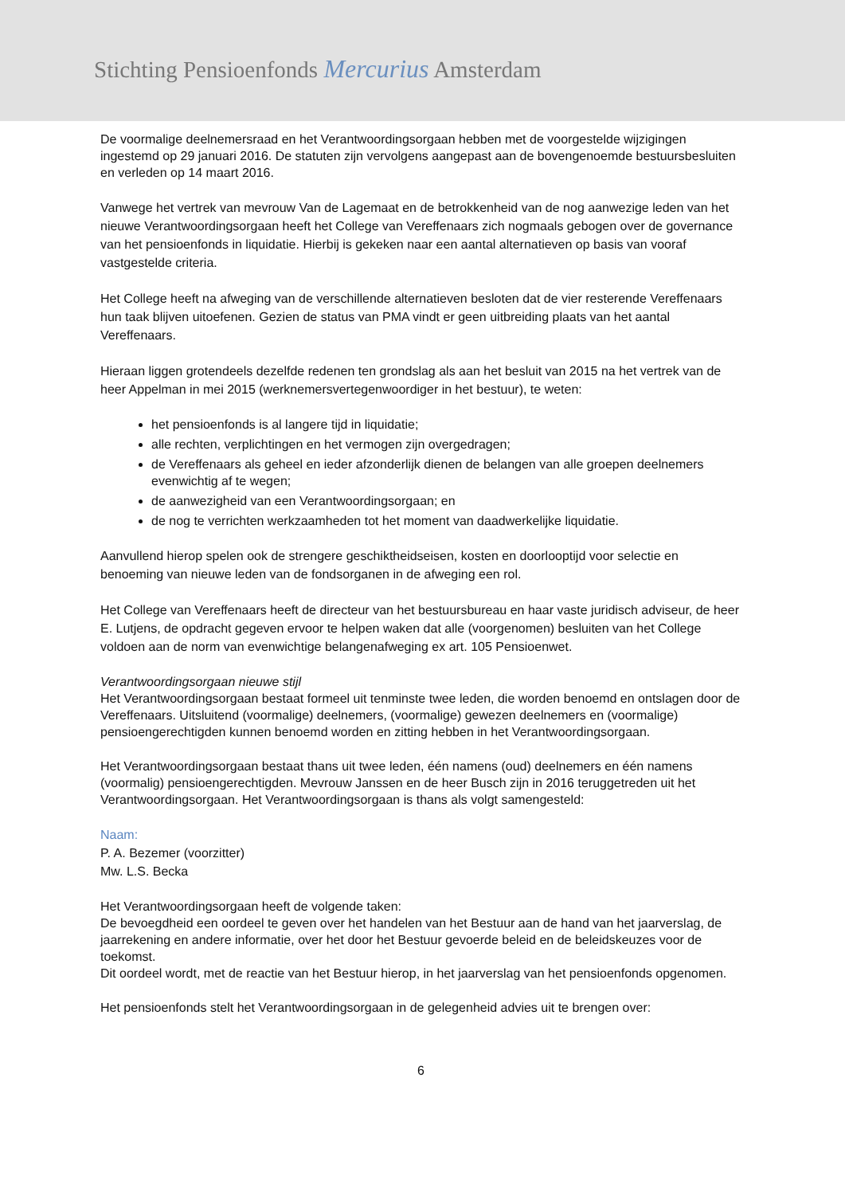Stichting Pensioenfonds Mercurius Amsterdam
De voormalige deelnemersraad en het Verantwoordingsorgaan hebben met de voorgestelde wijzigingen ingestemd op 29 januari 2016. De statuten zijn vervolgens aangepast aan de bovengenoemde bestuursbesluiten en verleden op 14 maart 2016.
Vanwege het vertrek van mevrouw Van de Lagemaat en de betrokkenheid van de nog aanwezige leden van het nieuwe Verantwoordingsorgaan heeft het College van Vereffenaars zich nogmaals gebogen over de governance van het pensioenfonds in liquidatie. Hierbij is gekeken naar een aantal alternatieven op basis van vooraf vastgestelde criteria.
Het College heeft na afweging van de verschillende alternatieven besloten dat de vier resterende Vereffenaars hun taak blijven uitoefenen. Gezien de status van PMA vindt er geen uitbreiding plaats van het aantal Vereffenaars.
Hieraan liggen grotendeels dezelfde redenen ten grondslag als aan het besluit van 2015 na het vertrek van de heer Appelman in mei 2015 (werknemersvertegenwoordiger in het bestuur), te weten:
het pensioenfonds is al langere tijd in liquidatie;
alle rechten, verplichtingen en het vermogen zijn overgedragen;
de Vereffenaars als geheel en ieder afzonderlijk dienen de belangen van alle groepen deelnemers evenwichtig af te wegen;
de aanwezigheid van een Verantwoordingsorgaan; en
de nog te verrichten werkzaamheden tot het moment van daadwerkelijke liquidatie.
Aanvullend hierop spelen ook de strengere geschiktheidseisen, kosten en doorlooptijd voor selectie en benoeming van nieuwe leden van de fondsorganen in de afweging een rol.
Het College van Vereffenaars heeft de directeur van het bestuursbureau en haar vaste juridisch adviseur, de heer E. Lutjens, de opdracht gegeven ervoor te helpen waken dat alle (voorgenomen) besluiten van het College voldoen aan de norm van evenwichtige belangenafweging ex art. 105 Pensioenwet.
Verantwoordingsorgaan nieuwe stijl
Het Verantwoordingsorgaan bestaat formeel uit tenminste twee leden, die worden benoemd en ontslagen door de Vereffenaars. Uitsluitend (voormalige) deelnemers, (voormalige) gewezen deelnemers en (voormalige) pensioengerechtigden kunnen benoemd worden en zitting hebben in het Verantwoordingsorgaan.
Het Verantwoordingsorgaan bestaat thans uit twee leden, één namens (oud) deelnemers en één namens (voormalig) pensioengerechtigden. Mevrouw Janssen en de heer Busch zijn in 2016 teruggetreden uit het Verantwoordingsorgaan. Het Verantwoordingsorgaan is thans als volgt samengesteld:
Naam:
P. A. Bezemer (voorzitter)
Mw. L.S. Becka
Het Verantwoordingsorgaan heeft de volgende taken:
De bevoegdheid een oordeel te geven over het handelen van het Bestuur aan de hand van het jaarverslag, de jaarrekening en andere informatie, over het door het Bestuur gevoerde beleid en de beleidskeuzes voor de toekomst.
Dit oordeel wordt, met de reactie van het Bestuur hierop, in het jaarverslag van het pensioenfonds opgenomen.
Het pensioenfonds stelt het Verantwoordingsorgaan in de gelegenheid advies uit te brengen over:
6